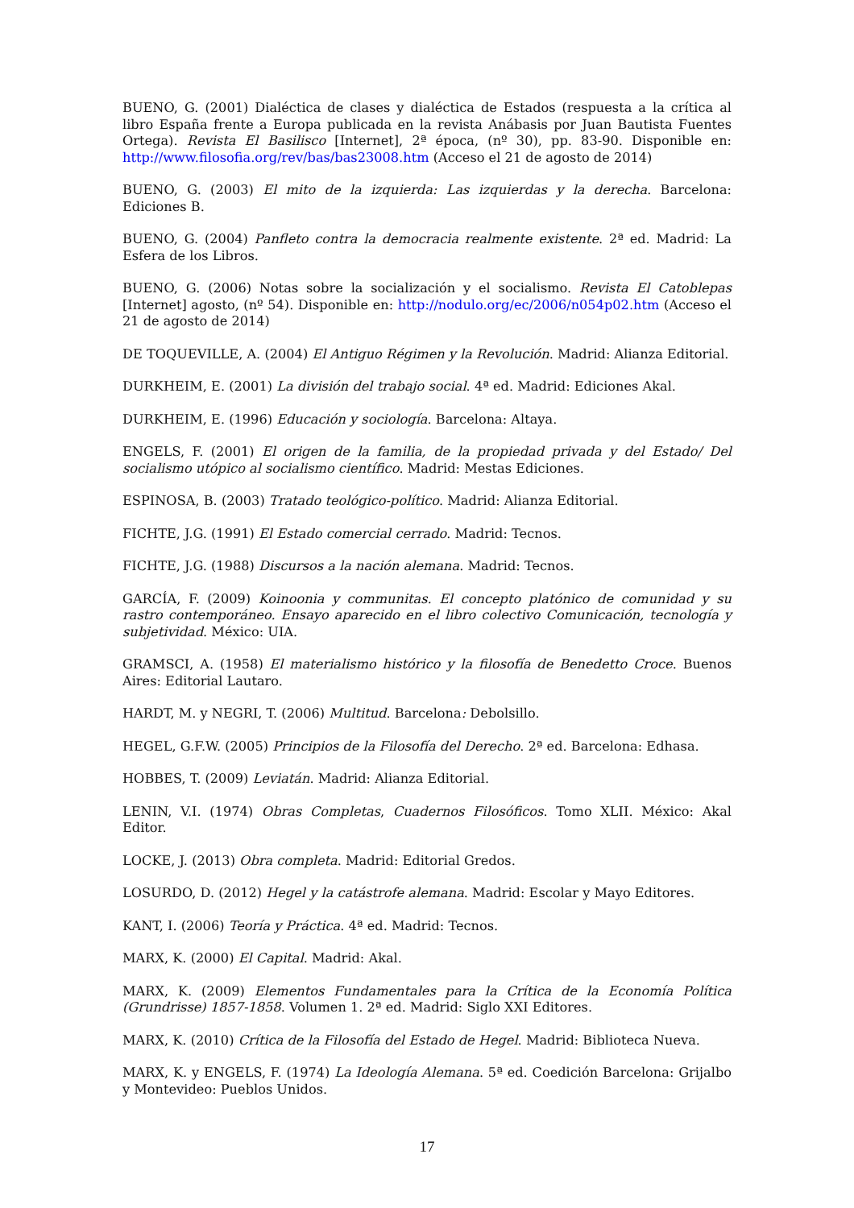BUENO, G. (2001) Dialéctica de clases y dialéctica de Estados (respuesta a la crítica al libro España frente a Europa publicada en la revista Anábasis por Juan Bautista Fuentes Ortega). Revista El Basilisco [Internet], 2ª época, (nº 30), pp. 83-90. Disponible en: http://www.filosofia.org/rev/bas/bas23008.htm (Acceso el 21 de agosto de 2014)
BUENO, G. (2003) El mito de la izquierda: Las izquierdas y la derecha. Barcelona: Ediciones B.
BUENO, G. (2004) Panfleto contra la democracia realmente existente. 2ª ed. Madrid: La Esfera de los Libros.
BUENO, G. (2006) Notas sobre la socialización y el socialismo. Revista El Catoblepas [Internet] agosto, (nº 54). Disponible en: http://nodulo.org/ec/2006/n054p02.htm (Acceso el 21 de agosto de 2014)
DE TOQUEVILLE, A. (2004) El Antiguo Régimen y la Revolución. Madrid: Alianza Editorial.
DURKHEIM, E. (2001) La división del trabajo social. 4ª ed. Madrid: Ediciones Akal.
DURKHEIM, E. (1996) Educación y sociología. Barcelona: Altaya.
ENGELS, F. (2001) El origen de la familia, de la propiedad privada y del Estado/ Del socialismo utópico al socialismo científico. Madrid: Mestas Ediciones.
ESPINOSA, B. (2003) Tratado teológico-político. Madrid: Alianza Editorial.
FICHTE, J.G. (1991) El Estado comercial cerrado. Madrid: Tecnos.
FICHTE, J.G. (1988) Discursos a la nación alemana. Madrid: Tecnos.
GARCÍA, F. (2009) Koinoonia y communitas. El concepto platónico de comunidad y su rastro contemporáneo. Ensayo aparecido en el libro colectivo Comunicación, tecnología y subjetividad. México: UIA.
GRAMSCI, A. (1958) El materialismo histórico y la filosofía de Benedetto Croce. Buenos Aires: Editorial Lautaro.
HARDT, M. y NEGRI, T. (2006) Multitud. Barcelona: Debolsillo.
HEGEL, G.F.W. (2005) Principios de la Filosofía del Derecho. 2ª ed. Barcelona: Edhasa.
HOBBES, T. (2009) Leviatán. Madrid: Alianza Editorial.
LENIN, V.I. (1974) Obras Completas, Cuadernos Filosóficos. Tomo XLII. México: Akal Editor.
LOCKE, J. (2013) Obra completa. Madrid: Editorial Gredos.
LOSURDO, D. (2012) Hegel y la catástrofe alemana. Madrid: Escolar y Mayo Editores.
KANT, I. (2006) Teoría y Práctica. 4ª ed. Madrid: Tecnos.
MARX, K. (2000) El Capital. Madrid: Akal.
MARX, K. (2009) Elementos Fundamentales para la Crítica de la Economía Política (Grundrisse) 1857-1858. Volumen 1. 2ª ed. Madrid: Siglo XXI Editores.
MARX, K. (2010) Crítica de la Filosofía del Estado de Hegel. Madrid: Biblioteca Nueva.
MARX, K. y ENGELS, F. (1974) La Ideología Alemana. 5ª ed. Coedición Barcelona: Grijalbo y Montevideo: Pueblos Unidos.
17